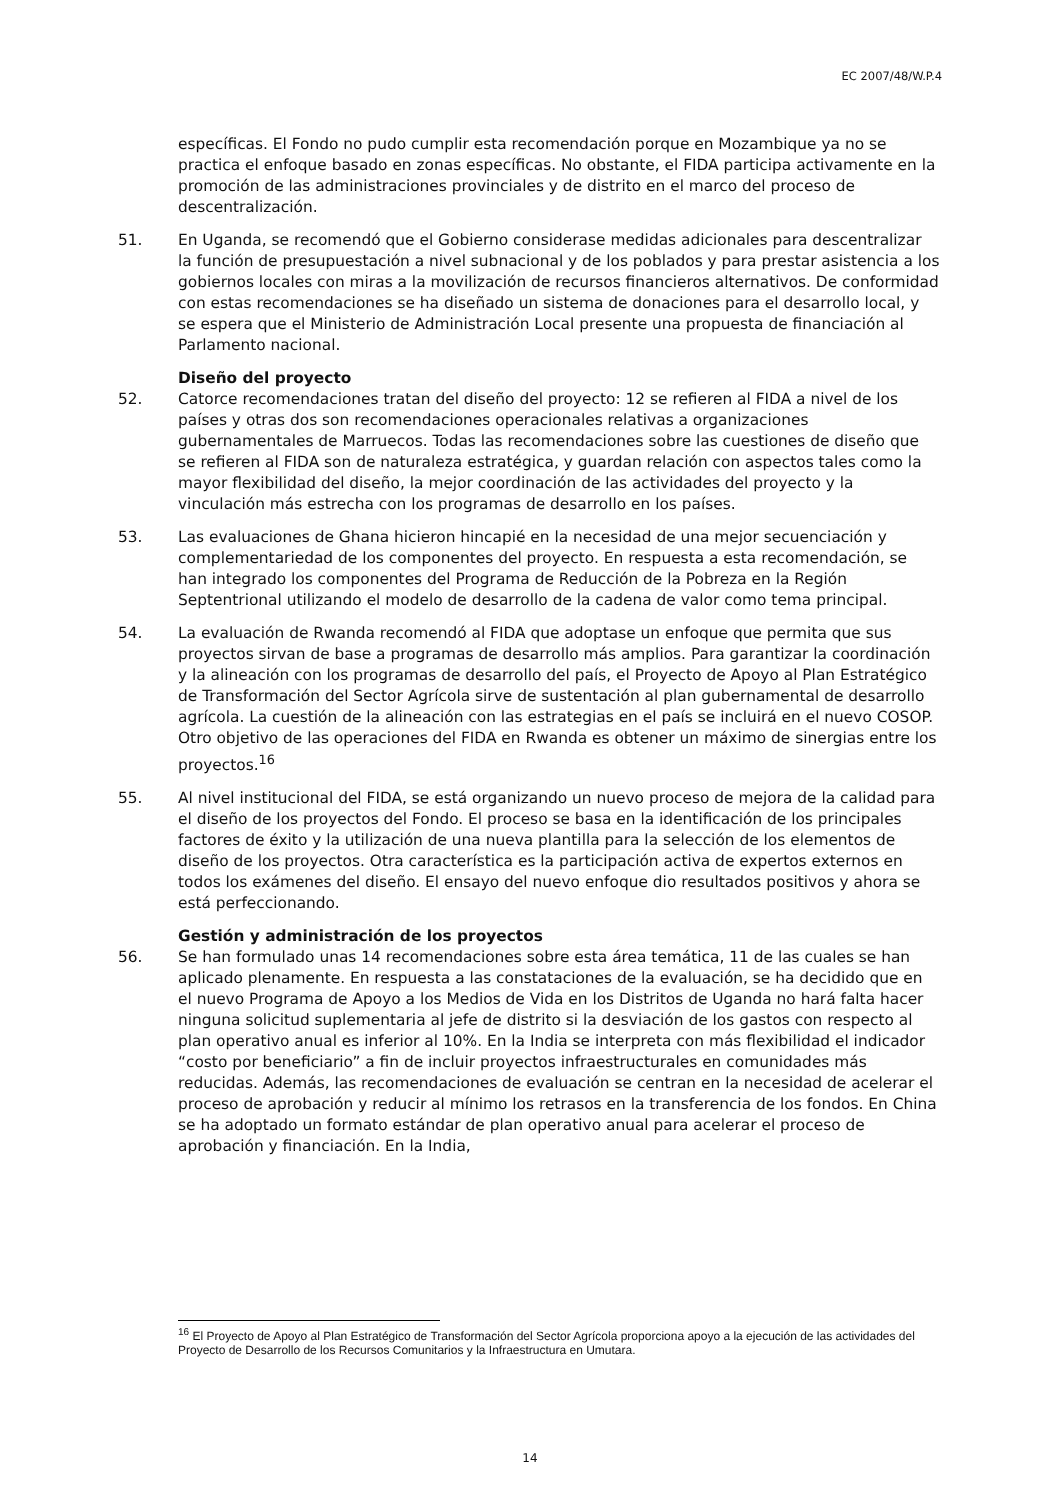EC 2007/48/W.P.4
específicas. El Fondo no pudo cumplir esta recomendación porque en Mozambique ya no se practica el enfoque basado en zonas específicas. No obstante, el FIDA participa activamente en la promoción de las administraciones provinciales y de distrito en el marco del proceso de descentralización.
51. En Uganda, se recomendó que el Gobierno considerase medidas adicionales para descentralizar la función de presupuestación a nivel subnacional y de los poblados y para prestar asistencia a los gobiernos locales con miras a la movilización de recursos financieros alternativos. De conformidad con estas recomendaciones se ha diseñado un sistema de donaciones para el desarrollo local, y se espera que el Ministerio de Administración Local presente una propuesta de financiación al Parlamento nacional.
Diseño del proyecto
52. Catorce recomendaciones tratan del diseño del proyecto: 12 se refieren al FIDA a nivel de los países y otras dos son recomendaciones operacionales relativas a organizaciones gubernamentales de Marruecos. Todas las recomendaciones sobre las cuestiones de diseño que se refieren al FIDA son de naturaleza estratégica, y guardan relación con aspectos tales como la mayor flexibilidad del diseño, la mejor coordinación de las actividades del proyecto y la vinculación más estrecha con los programas de desarrollo en los países.
53. Las evaluaciones de Ghana hicieron hincapié en la necesidad de una mejor secuenciación y complementariedad de los componentes del proyecto. En respuesta a esta recomendación, se han integrado los componentes del Programa de Reducción de la Pobreza en la Región Septentrional utilizando el modelo de desarrollo de la cadena de valor como tema principal.
54. La evaluación de Rwanda recomendó al FIDA que adoptase un enfoque que permita que sus proyectos sirvan de base a programas de desarrollo más amplios. Para garantizar la coordinación y la alineación con los programas de desarrollo del país, el Proyecto de Apoyo al Plan Estratégico de Transformación del Sector Agrícola sirve de sustentación al plan gubernamental de desarrollo agrícola. La cuestión de la alineación con las estrategias en el país se incluirá en el nuevo COSOP. Otro objetivo de las operaciones del FIDA en Rwanda es obtener un máximo de sinergias entre los proyectos.<sup>16</sup>
55. Al nivel institucional del FIDA, se está organizando un nuevo proceso de mejora de la calidad para el diseño de los proyectos del Fondo. El proceso se basa en la identificación de los principales factores de éxito y la utilización de una nueva plantilla para la selección de los elementos de diseño de los proyectos. Otra característica es la participación activa de expertos externos en todos los exámenes del diseño. El ensayo del nuevo enfoque dio resultados positivos y ahora se está perfeccionando.
Gestión y administración de los proyectos
56. Se han formulado unas 14 recomendaciones sobre esta área temática, 11 de las cuales se han aplicado plenamente. En respuesta a las constataciones de la evaluación, se ha decidido que en el nuevo Programa de Apoyo a los Medios de Vida en los Distritos de Uganda no hará falta hacer ninguna solicitud suplementaria al jefe de distrito si la desviación de los gastos con respecto al plan operativo anual es inferior al 10%. En la India se interpreta con más flexibilidad el indicador “costo por beneficiario” a fin de incluir proyectos infraestructurales en comunidades más reducidas. Además, las recomendaciones de evaluación se centran en la necesidad de acelerar el proceso de aprobación y reducir al mínimo los retrasos en la transferencia de los fondos. En China se ha adoptado un formato estándar de plan operativo anual para acelerar el proceso de aprobación y financiación. En la India,
<sup>16</sup> El Proyecto de Apoyo al Plan Estratégico de Transformación del Sector Agrícola proporciona apoyo a la ejecución de las actividades del Proyecto de Desarrollo de los Recursos Comunitarios y la Infraestructura en Umutara.
14